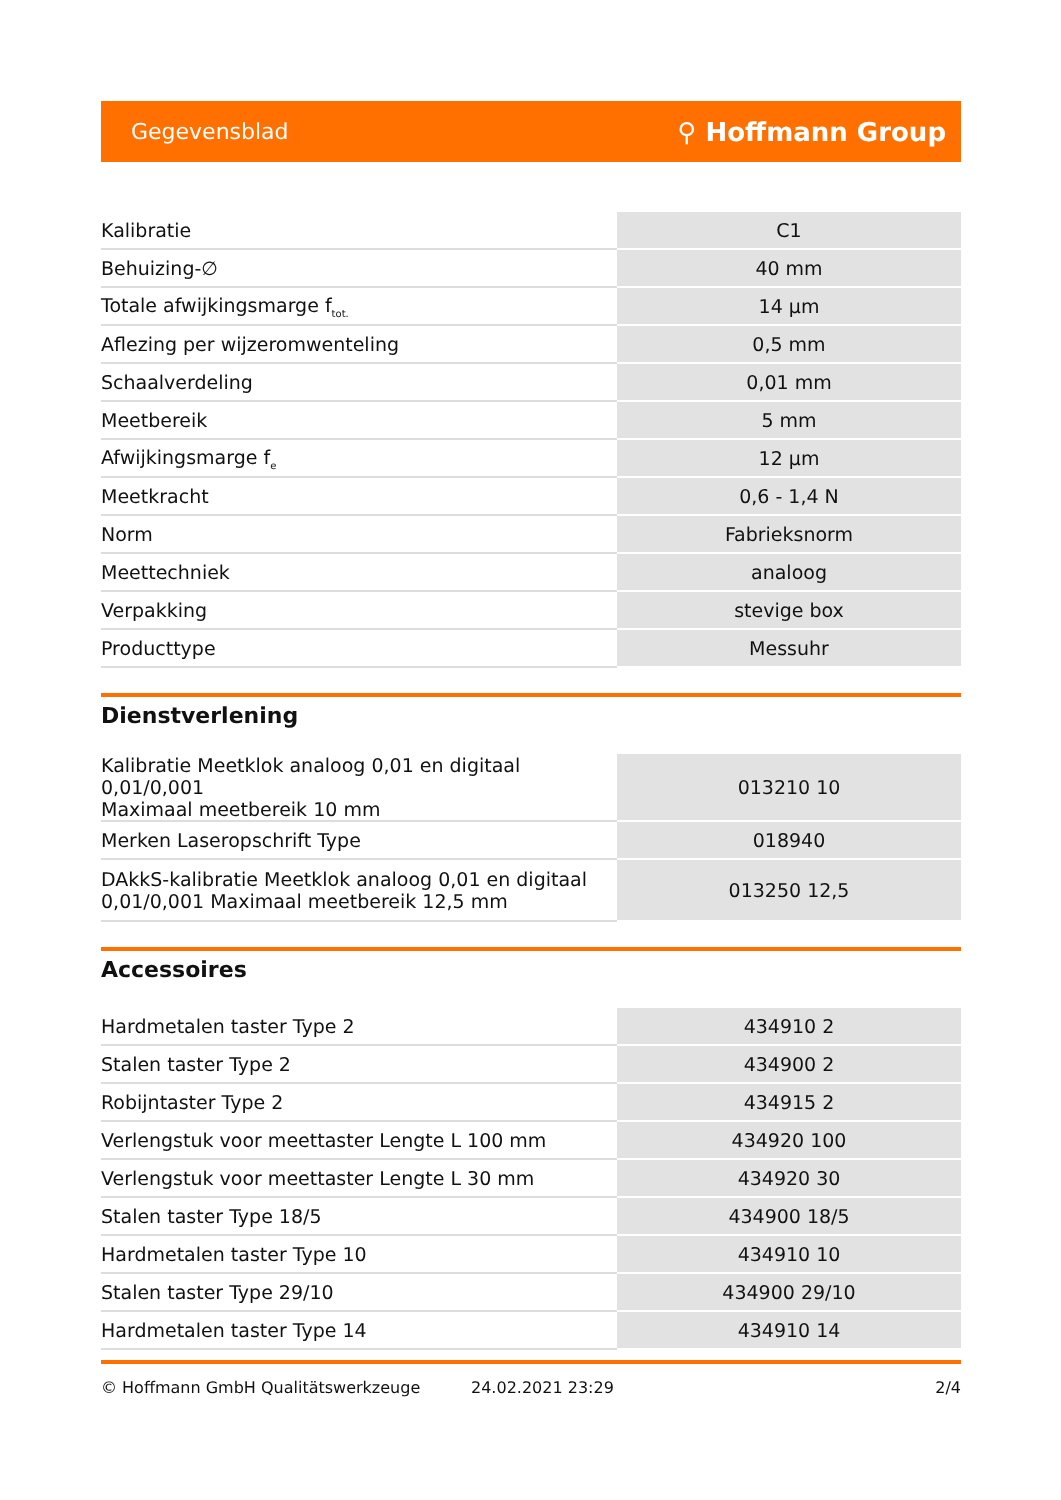Gegevensblad ⚲ Hoffmann Group
| Kalibratie | C1 |
| Behuizing-∅ | 40 mm |
| Totale afwijkingsmarge f<sub>tot.</sub> | 14 µm |
| Aflezing per wijzeromwenteling | 0,5 mm |
| Schaalverdeling | 0,01 mm |
| Meetbereik | 5 mm |
| Afwijkingsmarge f<sub>e</sub> | 12 µm |
| Meetkracht | 0,6 - 1,4 N |
| Norm | Fabrieksnorm |
| Meettechniek | analoog |
| Verpakking | stevige box |
| Producttype | Messuhr |
Dienstverlening
| Kalibratie Meetklok analoog 0,01 en digitaal 0,01/0,001 Maximaal meetbereik 10 mm | 013210 10 |
| Merken Laseropschrift Type | 018940 |
| DAkkS-kalibratie Meetklok analoog 0,01 en digitaal 0,01/0,001 Maximaal meetbereik 12,5 mm | 013250 12,5 |
Accessoires
| Hardmetalen taster Type 2 | 434910 2 |
| Stalen taster Type 2 | 434900 2 |
| Robijntaster Type 2 | 434915 2 |
| Verlengstuk voor meettaster Lengte L 100 mm | 434920 100 |
| Verlengstuk voor meettaster Lengte L 30 mm | 434920 30 |
| Stalen taster Type 18/5 | 434900 18/5 |
| Hardmetalen taster Type 10 | 434910 10 |
| Stalen taster Type 29/10 | 434900 29/10 |
| Hardmetalen taster Type 14 | 434910 14 |
© Hoffmann GmbH Qualitätswerkzeuge 24.02.2021 23:29 2/4